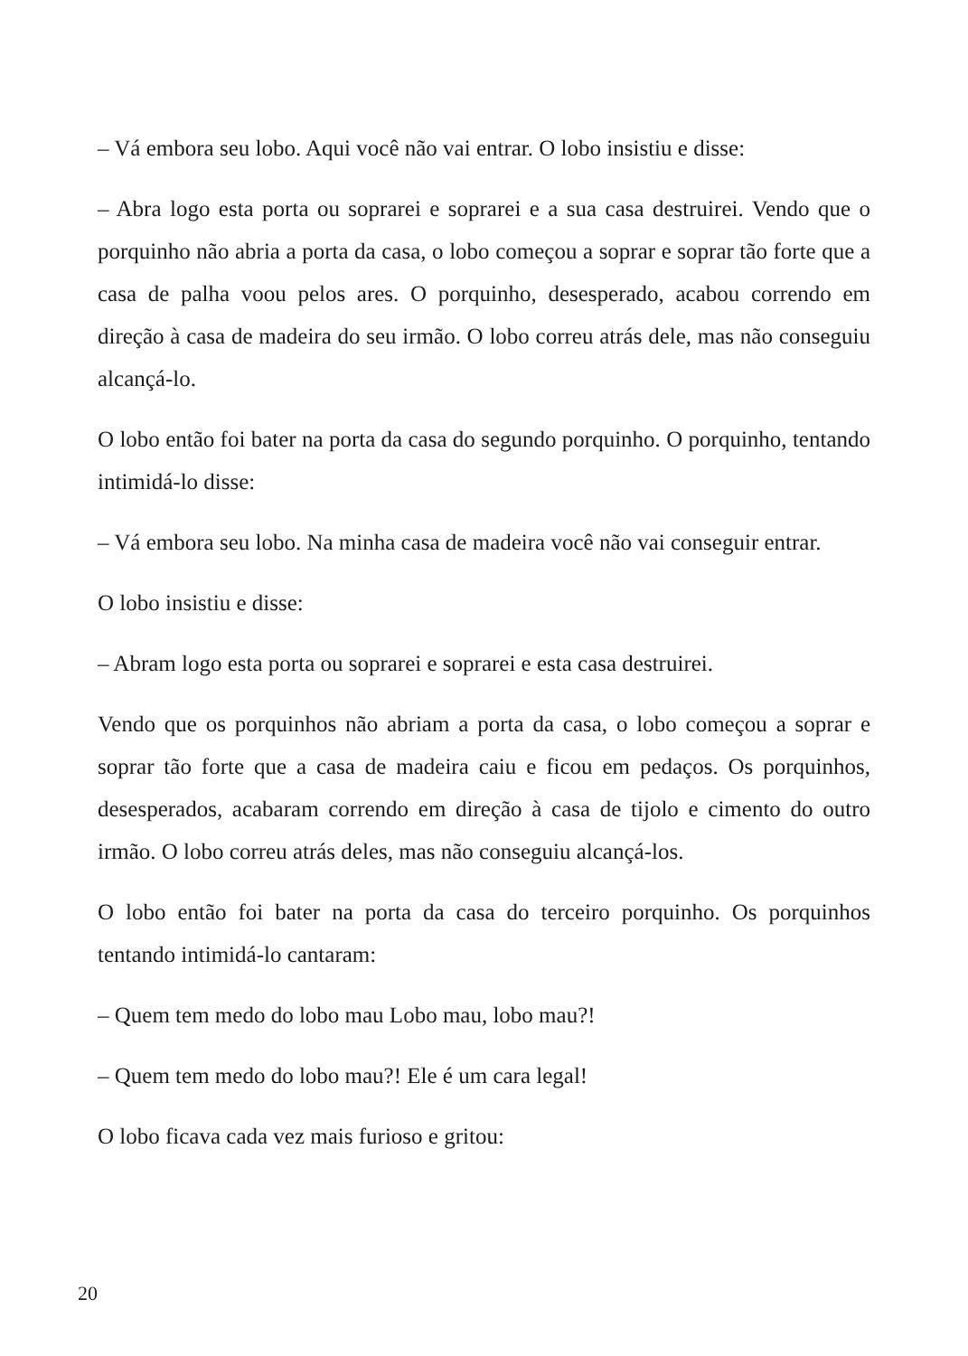– Vá embora seu lobo. Aqui você não vai entrar. O lobo insistiu e disse:
– Abra logo esta porta ou soprarei e soprarei e a sua casa destruirei. Vendo que o porquinho não abria a porta da casa, o lobo começou a soprar e soprar tão forte que a casa de palha voou pelos ares. O porquinho, desesperado, acabou correndo em direção à casa de madeira do seu irmão. O lobo correu atrás dele, mas não conseguiu alcançá-lo.
O lobo então foi bater na porta da casa do segundo porquinho. O porquinho, tentando intimidá-lo disse:
– Vá embora seu lobo. Na minha casa de madeira você não vai conseguir entrar.
O lobo insistiu e disse:
– Abram logo esta porta ou soprarei e soprarei e esta casa destruirei.
Vendo que os porquinhos não abriam a porta da casa, o lobo começou a soprar e soprar tão forte que a casa de madeira caiu e ficou em pedaços. Os porquinhos, desesperados, acabaram correndo em direção à casa de tijolo e cimento do outro irmão. O lobo correu atrás deles, mas não conseguiu alcançá-los.
O lobo então foi bater na porta da casa do terceiro porquinho. Os porquinhos tentando intimidá-lo cantaram:
– Quem tem medo do lobo mau Lobo mau, lobo mau?!
– Quem tem medo do lobo mau?! Ele é um cara legal!
O lobo ficava cada vez mais furioso e gritou:
20